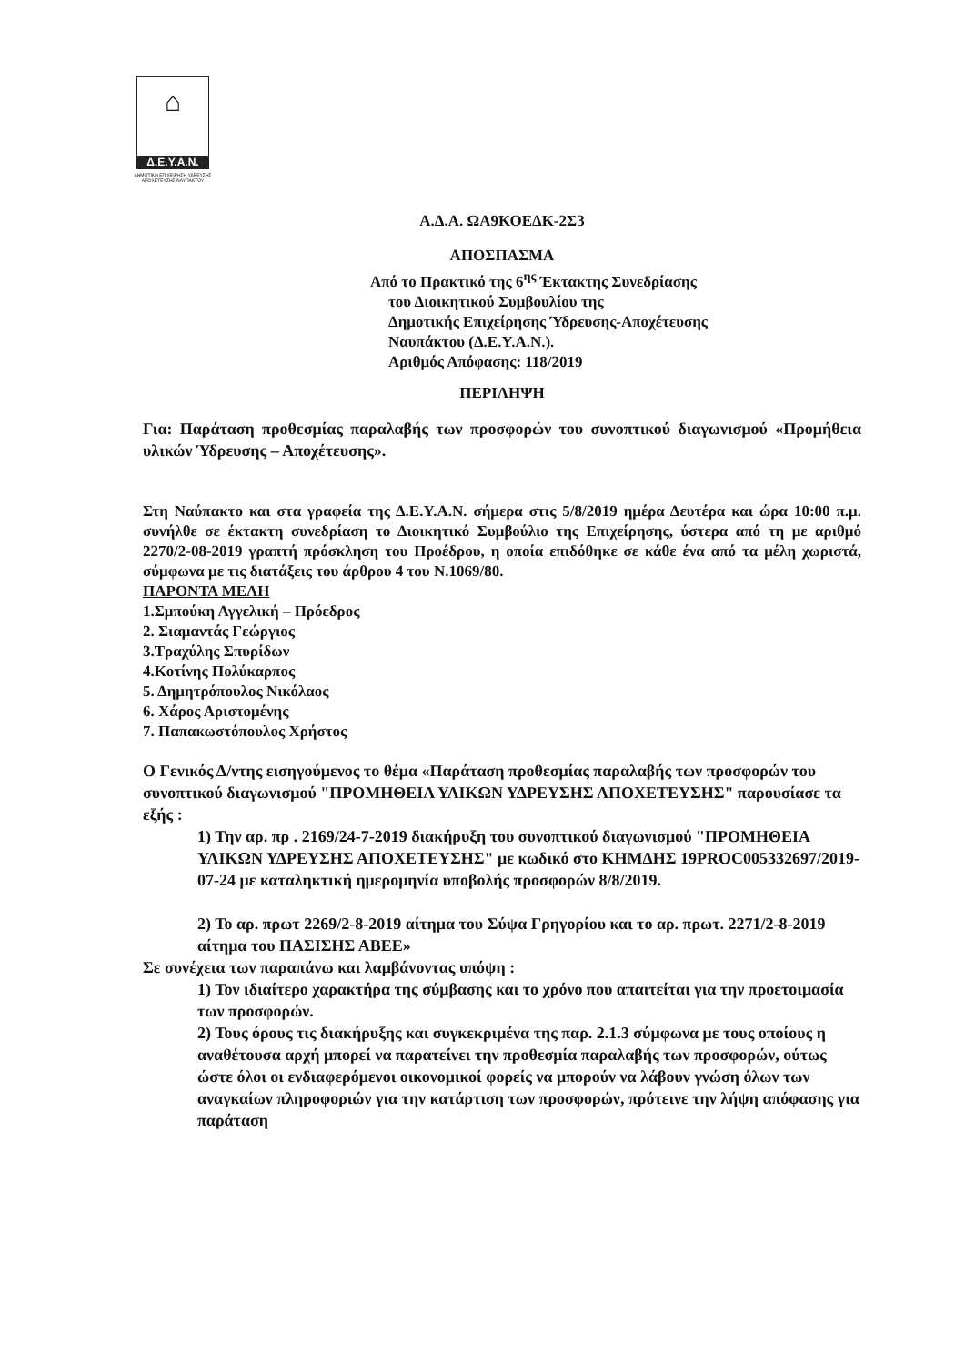⌂
Δ.Ε.Υ.Α.Ν.
ΔΗΜΟΤΙΚΗ ΕΠΙΧΕΙΡΗΣΗ ΥΔΡΕΥΣΗΣ ΑΠΟΧΕΤΕΥΣΗΣ ΝΑΥΠΑΚΤΟΥ
Α.Δ.Α. ΩΑ9ΚΟΕΔΚ-2Σ3
ΑΠΟΣΠΑΣΜΑ
Από το Πρακτικό της 6<sup>ης</sup> Έκτακτης Συνεδρίασης
του Διοικητικού Συμβουλίου της
Δημοτικής Επιχείρησης Ύδρευσης-Αποχέτευσης
Ναυπάκτου (Δ.Ε.Υ.Α.Ν.).
Αριθμός Απόφασης: 118/2019
ΠΕΡΙΛΗΨΗ
Για: Παράταση προθεσμίας παραλαβής των προσφορών του συνοπτικού διαγωνισμού «Προμήθεια υλικών Ύδρευσης – Αποχέτευσης».
Στη Ναύπακτο και στα γραφεία της Δ.Ε.Υ.Α.Ν. σήμερα στις 5/8/2019 ημέρα Δευτέρα και ώρα 10:00 π.μ. συνήλθε σε έκτακτη συνεδρίαση το Διοικητικό Συμβούλιο της Επιχείρησης, ύστερα από τη με αριθμό 2270/2-08-2019 γραπτή πρόσκληση του Προέδρου, η οποία επιδόθηκε σε κάθε ένα από τα μέλη χωριστά, σύμφωνα με τις διατάξεις του άρθρου 4 του Ν.1069/80.
ΠΑΡΟΝΤΑ ΜΕΛΗ
1.Σμπούκη Αγγελική – Πρόεδρος
2. Σιαμαντάς Γεώργιος
3.Τραχύλης Σπυρίδων
4.Κοτίνης Πολύκαρπος
5. Δημητρόπουλος Νικόλαος
6. Χάρος Αριστομένης
7. Παπακωστόπουλος Χρήστος
Ο Γενικός Δ/ντης εισηγούμενος το θέμα «Παράταση προθεσμίας παραλαβής των προσφορών του συνοπτικού διαγωνισμού "ΠΡΟΜΗΘΕΙΑ ΥΛΙΚΩΝ ΥΔΡΕΥΣΗΣ ΑΠΟΧΕΤΕΥΣΗΣ" παρουσίασε τα εξής :
1) Την αρ. πρ . 2169/24-7-2019 διακήρυξη του συνοπτικού διαγωνισμού "ΠΡΟΜΗΘΕΙΑ ΥΛΙΚΩΝ ΥΔΡΕΥΣΗΣ ΑΠΟΧΕΤΕΥΣΗΣ" με κωδικό στο ΚΗΜΔΗΣ 19PROC005332697/2019-07-24 με καταληκτική ημερομηνία υποβολής προσφορών 8/8/2019.
2) Το αρ. πρωτ 2269/2-8-2019 αίτημα του Σύψα Γρηγορίου και το αρ. πρωτ. 2271/2-8-2019 αίτημα του ΠΑΣΙΣΗΣ ΑΒΕΕ»
Σε συνέχεια των παραπάνω και λαμβάνοντας υπόψη :
1) Τον ιδιαίτερο χαρακτήρα της σύμβασης και το χρόνο που απαιτείται για την προετοιμασία των προσφορών.
2) Τους όρους τις διακήρυξης και συγκεκριμένα της παρ. 2.1.3 σύμφωνα με τους οποίους η αναθέτουσα αρχή μπορεί να παρατείνει την προθεσμία παραλαβής των προσφορών, ούτως ώστε όλοι οι ενδιαφερόμενοι οικονομικοί φορείς να μπορούν να λάβουν γνώση όλων των αναγκαίων πληροφοριών για την κατάρτιση των προσφορών, πρότεινε την λήψη απόφασης για παράταση